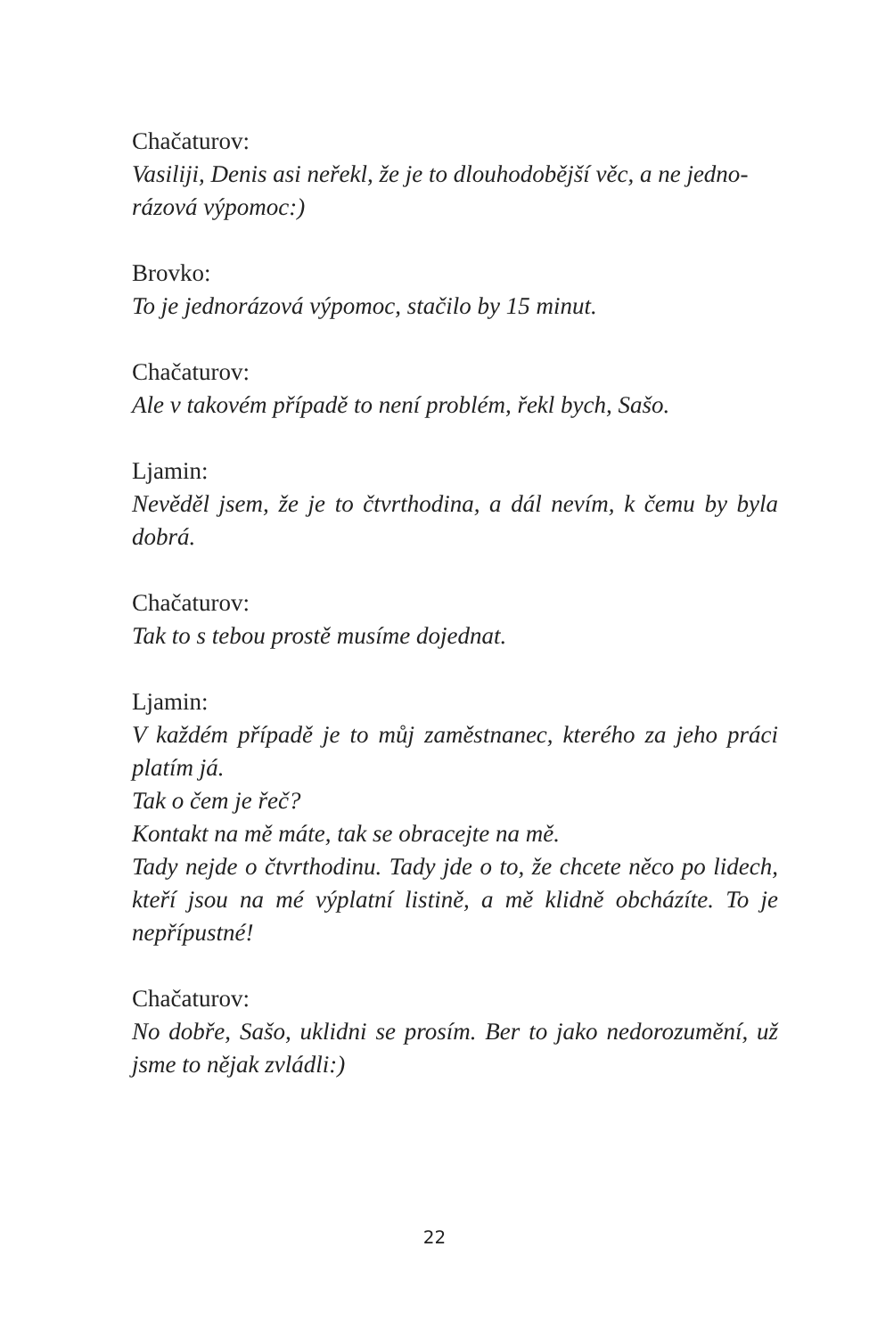Chačaturov:
Vasiliji, Denis asi neřekl, že je to dlouhodobější věc, a ne jedno­rázová výpomoc:)
Brovko:
To je jednorázová výpomoc, stačilo by 15 minut.
Chačaturov:
Ale v takovém případě to není problém, řekl bych, Sašo.
Ljamin:
Nevěděl jsem, že je to čtvrthodina, a dál nevím, k čemu by byla dobrá.
Chačaturov:
Tak to s tebou prostě musíme dojednat.
Ljamin:
V každém případě je to můj zaměstnanec, kterého za jeho práci platím já.
Tak o čem je řeč?
Kontakt na mě máte, tak se obracejte na mě.
Tady nejde o čtvrthodinu. Tady jde o to, že chcete něco po lidech, kteří jsou na mé výplatní listině, a mě klidně obchá­zíte. To je nepřípustné!
Chačaturov:
No dobře, Sašo, uklidni se prosím. Ber to jako nedorozumění, už jsme to nějak zvládli:)
22